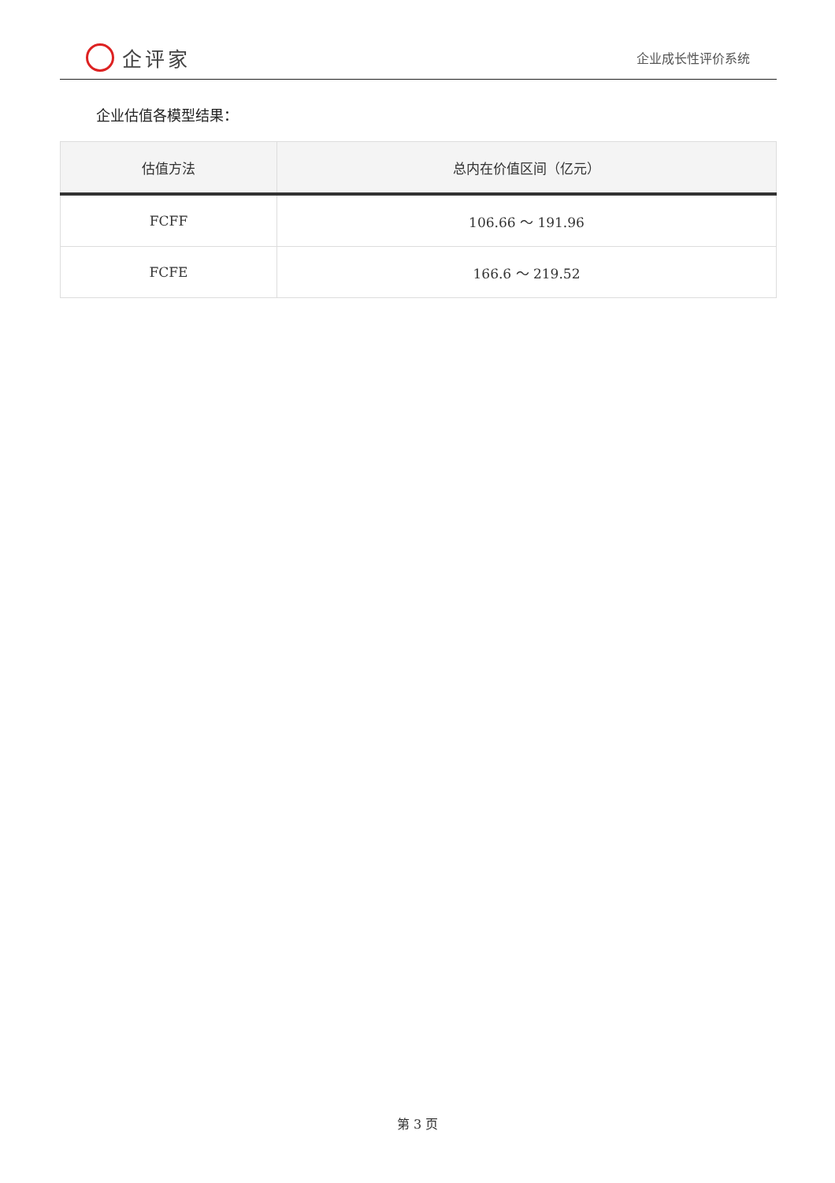企评家
企业成长性评价系统
企业估值各模型结果：
| 估值方法 | 总内在价值区间（亿元） |
| --- | --- |
| FCFF | 106.66 ～ 191.96 |
| FCFE | 166.6 ～ 219.52 |
第 3 页